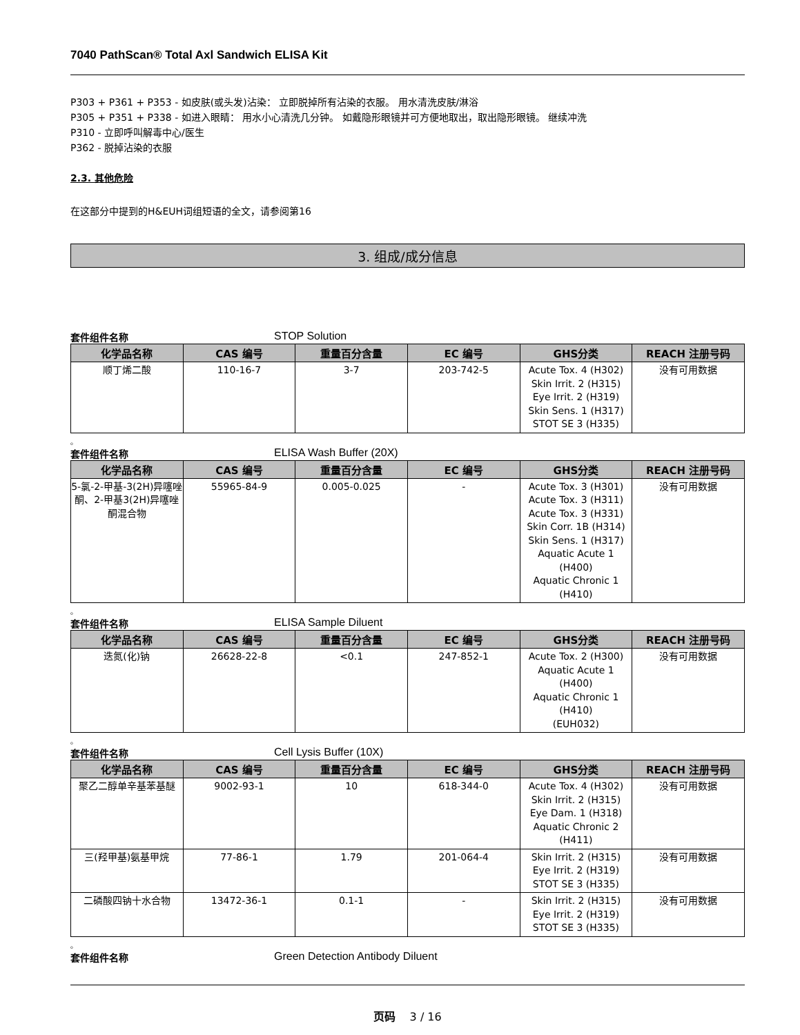7040 PathScan® Total Axl Sandwich ELISA Kit
P303 + P361 + P353 - 如皮肤(或头发)沾染： 立即脱掉所有沾染的衣服。 用水清洗皮肤/淋浴
P305 + P351 + P338 - 如进入眼睛： 用水小心清洗几分钟。 如戴隐形眼镜并可方便地取出，取出隐形眼镜。 继续冲洗
P310 - 立即呼叫解毒中心/医生
P362 - 脱掉沾染的衣服
2.3. 其他危险
在这部分中提到的H&EUH词组短语的全文，请参阅第16
3. 组成/成分信息
套件组件名称 STOP Solution
| 化学品名称 | CAS 编号 | 重量百分含量 | EC 编号 | GHS分类 | REACH 注册号码 |
| --- | --- | --- | --- | --- | --- |
| 顺丁烯二酸 | 110-16-7 | 3-7 | 203-742-5 | Acute Tox. 4 (H302) Skin Irrit. 2 (H315) Eye Irrit. 2 (H319) Skin Sens. 1 (H317) STOT SE 3 (H335) | 没有可用数据 |
。
套件组件名称 ELISA Wash Buffer (20X)
| 化学品名称 | CAS 编号 | 重量百分含量 | EC 编号 | GHS分类 | REACH 注册号码 |
| --- | --- | --- | --- | --- | --- |
| 5-氯-2-甲基-3(2H)异噻唑酮、2-甲基3(2H)异噻唑酮混合物 | 55965-84-9 | 0.005-0.025 | - | Acute Tox. 3 (H301) Acute Tox. 3 (H311) Acute Tox. 3 (H331) Skin Corr. 1B (H314) Skin Sens. 1 (H317) Aquatic Acute 1 (H400) Aquatic Chronic 1 (H410) | 没有可用数据 |
。
套件组件名称 ELISA Sample Diluent
| 化学品名称 | CAS 编号 | 重量百分含量 | EC 编号 | GHS分类 | REACH 注册号码 |
| --- | --- | --- | --- | --- | --- |
| 迭氮(化)钠 | 26628-22-8 | <0.1 | 247-852-1 | Acute Tox. 2 (H300) Aquatic Acute 1 (H400) Aquatic Chronic 1 (H410) (EUH032) | 没有可用数据 |
。
套件组件名称 Cell Lysis Buffer (10X)
| 化学品名称 | CAS 编号 | 重量百分含量 | EC 编号 | GHS分类 | REACH 注册号码 |
| --- | --- | --- | --- | --- | --- |
| 聚乙二醇单辛基苯基醚 | 9002-93-1 | 10 | 618-344-0 | Acute Tox. 4 (H302) Skin Irrit. 2 (H315) Eye Dam. 1 (H318) Aquatic Chronic 2 (H411) | 没有可用数据 |
| 三(羟甲基)氨基甲烷 | 77-86-1 | 1.79 | 201-064-4 | Skin Irrit. 2 (H315) Eye Irrit. 2 (H319) STOT SE 3 (H335) | 没有可用数据 |
| 二磷酸四钠十水合物 | 13472-36-1 | 0.1-1 | - | Skin Irrit. 2 (H315) Eye Irrit. 2 (H319) STOT SE 3 (H335) | 没有可用数据 |
。
套件组件名称 Green Detection Antibody Diluent
页码 3 / 16